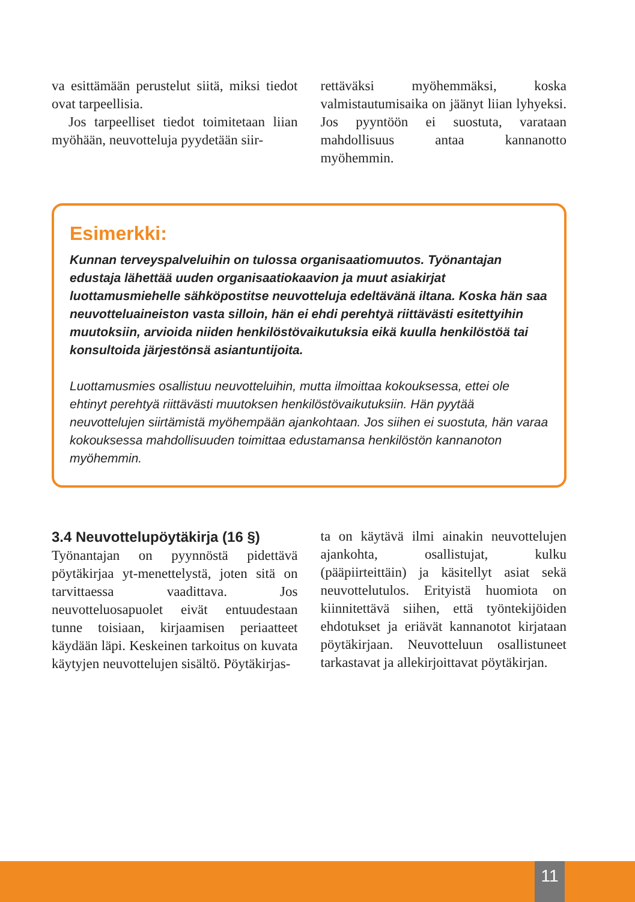va esittämään perustelut siitä, miksi tiedot ovat tarpeellisia.
Jos tarpeelliset tiedot toimitetaan liian myöhään, neuvotteluja pyydetään siir-
rettäväksi myöhemmäksi, koska valmistautumisaika on jäänyt liian lyhyeksi. Jos pyyntöön ei suostuta, varataan mahdollisuus antaa kannanotto myöhemmin.
Esimerkki:
Kunnan terveyspalveluihin on tulossa organisaatiomuutos. Työnantajan edustaja lähettää uuden organisaatiokaavion ja muut asiakirjat luottamusmiehelle sähköpostitse neuvotteluja edeltävänä iltana. Koska hän saa neuvotteluaineiston vasta silloin, hän ei ehdi perehtyä riittävästi esitettyihin muutoksiin, arvioida niiden henkilöstövaikutuksia eikä kuulla henkilöstöä tai konsultoida järjestönsä asiantuntijoita.
Luottamusmies osallistuu neuvotteluihin, mutta ilmoittaa kokouksessa, ettei ole ehtinyt perehtyä riittävästi muutoksen henkilöstövaikutuksiin. Hän pyytää neuvottelujen siirtämistä myöhempään ajankohtaan. Jos siihen ei suostuta, hän varaa kokouksessa mahdollisuuden toimittaa edustamansa henkilöstön kannanoton myöhemmin.
3.4 Neuvottelupöytäkirja (16 §)
Työnantajan on pyynnöstä pidettävä pöytäkirjaa yt-menettelystä, joten sitä on tarvittaessa vaadittava. Jos neuvotteluosapuolet eivät entuudestaan tunne toisiaan, kirjaamisen periaatteet käydään läpi. Keskeinen tarkoitus on kuvata käytyjen neuvottelujen sisältö. Pöytäkirjas-
ta on käytävä ilmi ainakin neuvottelujen ajankohta, osallistujat, kulku (pääpiirteittäin) ja käsitellyt asiat sekä neuvottelutulos. Erityistä huomiota on kiinnitettävä siihen, että työntekijöiden ehdotukset ja eriävät kannanotot kirjataan pöytäkirjaan. Neuvotteluun osallistuneet tarkastavat ja allekirjoittavat pöytäkirjan.
11